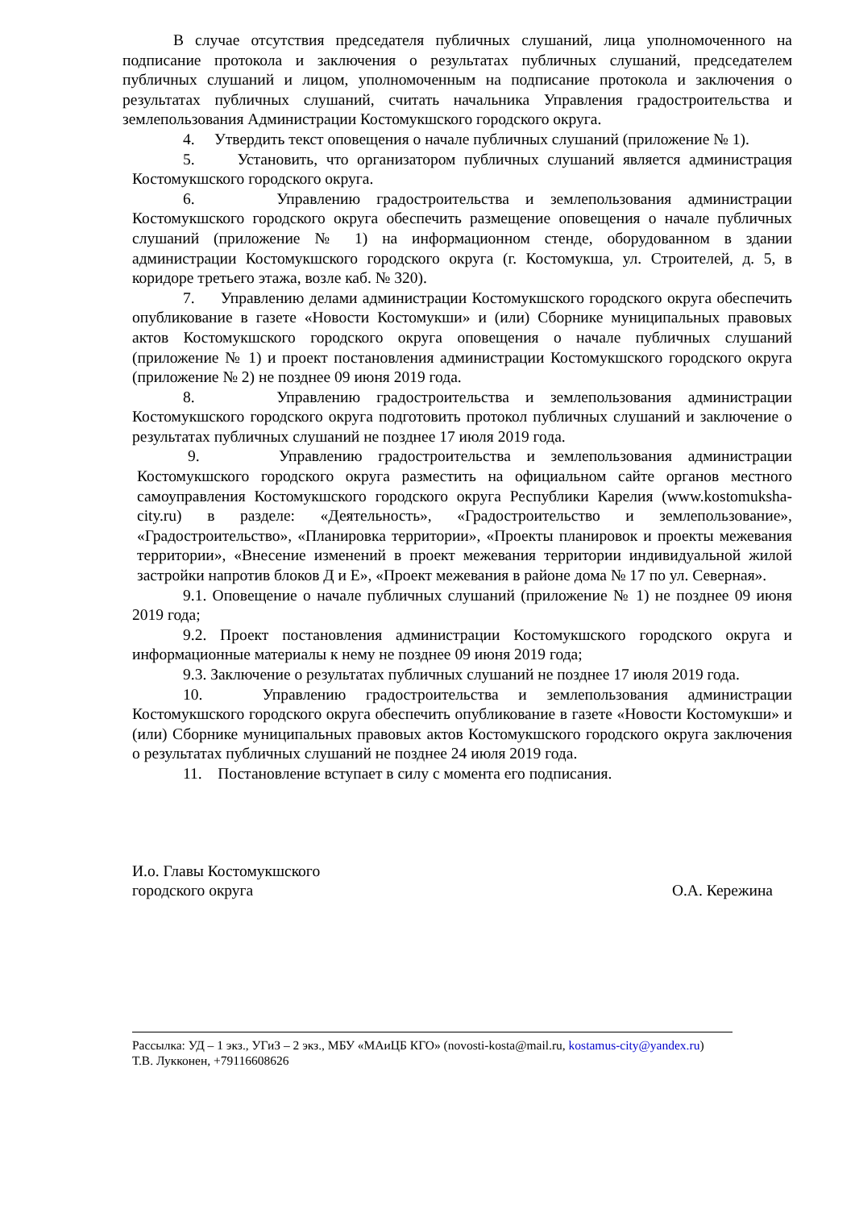В случае отсутствия председателя публичных слушаний, лица уполномоченного на подписание протокола и заключения о результатах публичных слушаний, председателем публичных слушаний и лицом, уполномоченным на подписание протокола и заключения о результатах публичных слушаний, считать начальника Управления градостроительства и землепользования Администрации Костомукшского городского округа.
4. Утвердить текст оповещения о начале публичных слушаний (приложение № 1).
5. Установить, что организатором публичных слушаний является администрация Костомукшского городского округа.
6. Управлению градостроительства и землепользования администрации Костомукшского городского округа обеспечить размещение оповещения о начале публичных слушаний (приложение № 1) на информационном стенде, оборудованном в здании администрации Костомукшского городского округа (г. Костомукша, ул. Строителей, д. 5, в коридоре третьего этажа, возле каб. № 320).
7. Управлению делами администрации Костомукшского городского округа обеспечить опубликование в газете «Новости Костомукши» и (или) Сборнике муниципальных правовых актов Костомукшского городского округа оповещения о начале публичных слушаний (приложение № 1) и проект постановления администрации Костомукшского городского округа (приложение № 2) не позднее 09 июня 2019 года.
8. Управлению градостроительства и землепользования администрации Костомукшского городского округа подготовить протокол публичных слушаний и заключение о результатах публичных слушаний не позднее 17 июля 2019 года.
9. Управлению градостроительства и землепользования администрации Костомукшского городского округа разместить на официальном сайте органов местного самоуправления Костомукшского городского округа Республики Карелия (www.kostomuksha-city.ru) в разделе: «Деятельность», «Градостроительство и землепользование», «Градостроительство», «Планировка территории», «Проекты планировок и проекты межевания территории», «Внесение изменений в проект межевания территории индивидуальной жилой застройки напротив блоков Д и Е», «Проект межевания в районе дома № 17 по ул. Северная».
9.1. Оповещение о начале публичных слушаний (приложение № 1) не позднее 09 июня 2019 года;
9.2. Проект постановления администрации Костомукшского городского округа и информационные материалы к нему не позднее 09 июня 2019 года;
9.3. Заключение о результатах публичных слушаний не позднее 17 июля 2019 года.
10. Управлению градостроительства и землепользования администрации Костомукшского городского округа обеспечить опубликование в газете «Новости Костомукши» и (или) Сборнике муниципальных правовых актов Костомукшского городского округа заключения о результатах публичных слушаний не позднее 24 июля 2019 года.
11. Постановление вступает в силу с момента его подписания.
И.о. Главы Костомукшского
городского округа
О.А. Кережина
Рассылка: УД – 1 экз., УГиЗ – 2 экз., МБУ «МАиЦБ КГО» (novosti-kosta@mail.ru, kostamus-city@yandex.ru)
Т.В. Лукконен, +79116608626